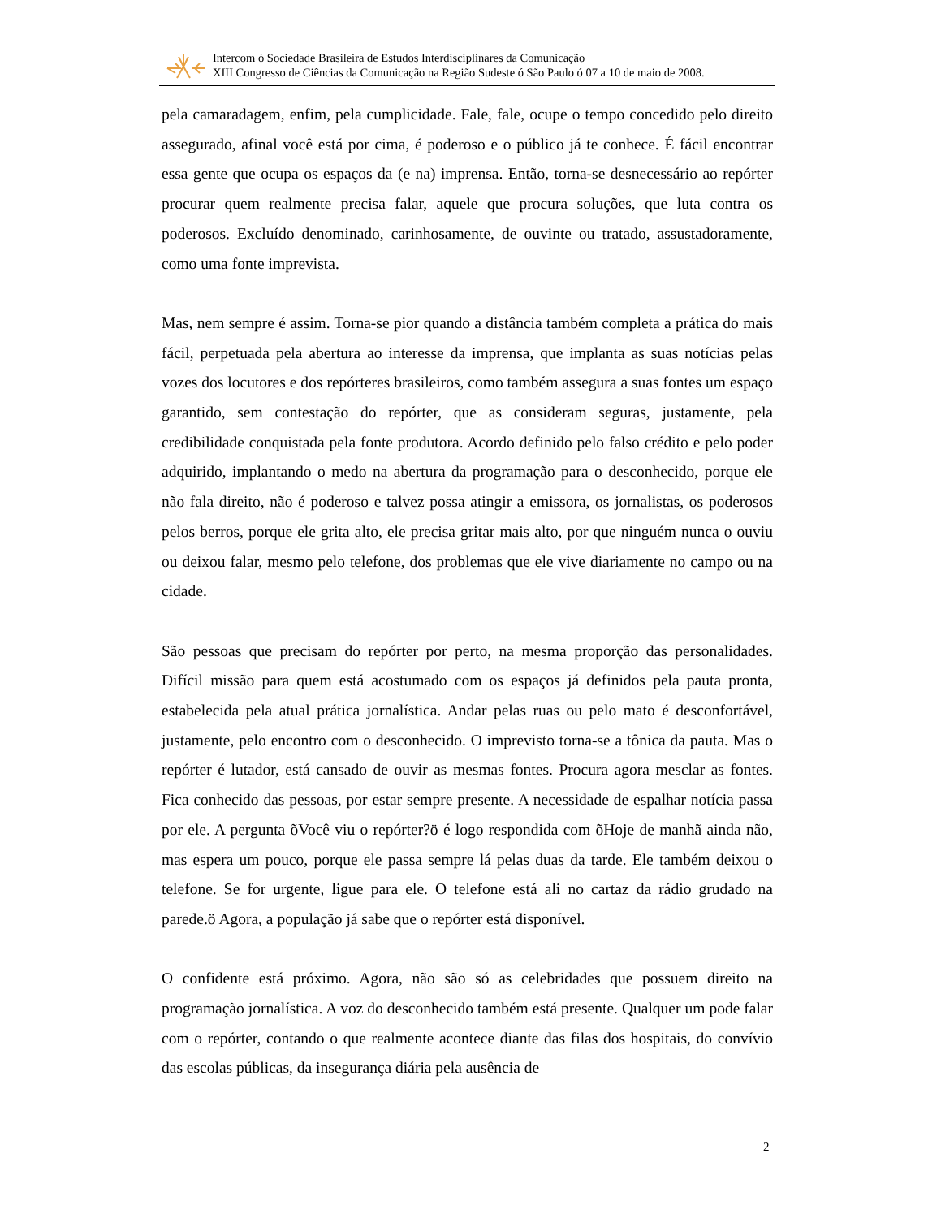Intercom ó Sociedade Brasileira de Estudos Interdisciplinares da Comunicação
XIII Congresso de Ciências da Comunicação na Região Sudeste ó São Paulo ó 07 a 10 de maio de 2008.
pela camaradagem, enfim, pela cumplicidade. Fale, fale, ocupe o tempo concedido pelo direito assegurado, afinal você está por cima, é poderoso e o público já te conhece. É fácil encontrar essa gente que ocupa os espaços da (e na) imprensa. Então, torna-se desnecessário ao repórter procurar quem realmente precisa falar, aquele que procura soluções, que luta contra os poderosos. Excluído denominado, carinhosamente, de ouvinte ou tratado, assustadoramente, como uma fonte imprevista.
Mas, nem sempre é assim. Torna-se pior quando a distância também completa a prática do mais fácil, perpetuada pela abertura ao interesse da imprensa, que implanta as suas notícias pelas vozes dos locutores e dos repórteres brasileiros, como também assegura a suas fontes um espaço garantido, sem contestação do repórter, que as consideram seguras, justamente, pela credibilidade conquistada pela fonte produtora. Acordo definido pelo falso crédito e pelo poder adquirido, implantando o medo na abertura da programação para o desconhecido, porque ele não fala direito, não é poderoso e talvez possa atingir a emissora, os jornalistas, os poderosos pelos berros, porque ele grita alto, ele precisa gritar mais alto, por que ninguém nunca o ouviu ou deixou falar, mesmo pelo telefone, dos problemas que ele vive diariamente no campo ou na cidade.
São pessoas que precisam do repórter por perto, na mesma proporção das personalidades. Difícil missão para quem está acostumado com os espaços já definidos pela pauta pronta, estabelecida pela atual prática jornalística. Andar pelas ruas ou pelo mato é desconfortável, justamente, pelo encontro com o desconhecido. O imprevisto torna-se a tônica da pauta. Mas o repórter é lutador, está cansado de ouvir as mesmas fontes. Procura agora mesclar as fontes. Fica conhecido das pessoas, por estar sempre presente. A necessidade de espalhar notícia passa por ele. A pergunta õVocê viu o repórter?ö é logo respondida com õHoje de manhã ainda não, mas espera um pouco, porque ele passa sempre lá pelas duas da tarde. Ele também deixou o telefone. Se for urgente, ligue para ele. O telefone está ali no cartaz da rádio grudado na parede.ö Agora, a população já sabe que o repórter está disponível.
O confidente está próximo. Agora, não são só as celebridades que possuem direito na programação jornalística. A voz do desconhecido também está presente. Qualquer um pode falar com o repórter, contando o que realmente acontece diante das filas dos hospitais, do convívio das escolas públicas, da insegurança diária pela ausência de
2